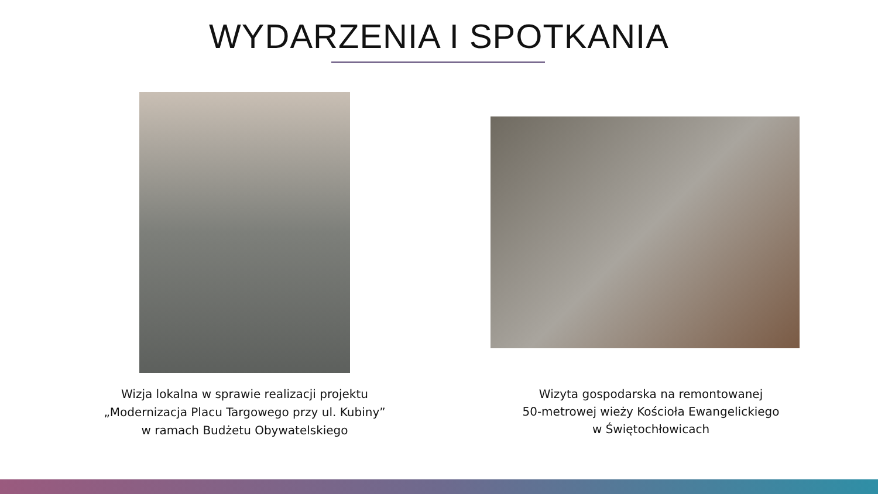WYDARZENIA I SPOTKANIA
Wizja lokalna w sprawie realizacji projektu
„Modernizacja Placu Targowego przy ul. Kubiny”
w ramach Budżetu Obywatelskiego
Wizyta gospodarska na remontowanej
50-metrowej wieży Kościoła Ewangelickiego
w Świętochłowicach